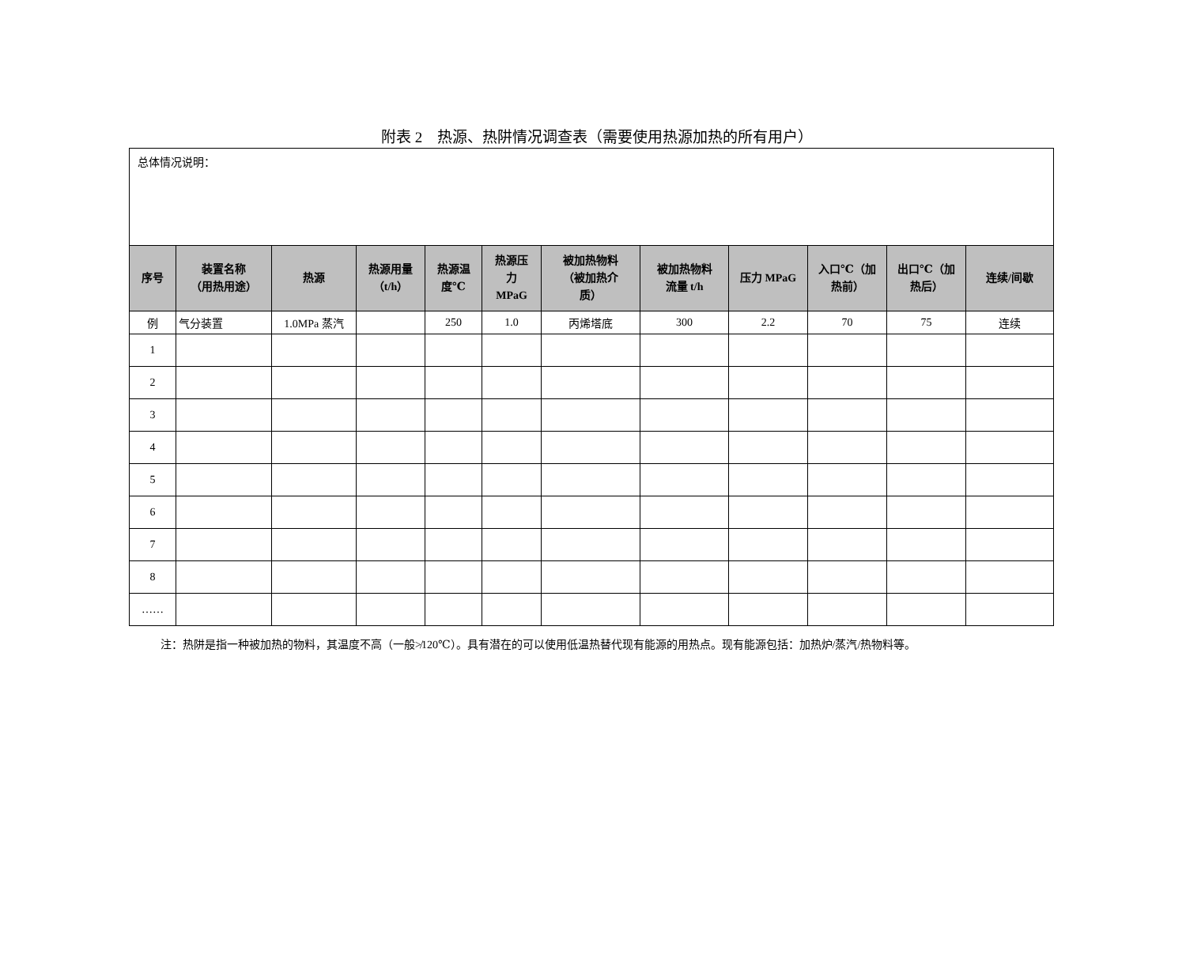附表 2　热源、热阱情况调查表（需要使用热源加热的所有用户）
| 总体情况说明： | | | | | | | | | | | |
| 序号 | 装置名称 （用热用途） | 热源 | 热源用量 （t/h） | 热源温 度℃ | 热源压 力 MPaG | 被加热物料 （被加热介 质） | 被加热物料 流量 t/h | 压力 MPaG | 入口℃（加 热前） | 出口℃（加 热后） | 连续/间歇 |
| 例 | 气分装置 | 1.0MPa 蒸汽 | | 250 | 1.0 | 丙烯塔底 | 300 | 2.2 | 70 | 75 | 连续 |
| 1 | | | | | | | | | | | |
| 2 | | | | | | | | | | | |
| 3 | | | | | | | | | | | |
| 4 | | | | | | | | | | | |
| 5 | | | | | | | | | | | |
| 6 | | | | | | | | | | | |
| 7 | | | | | | | | | | | |
| 8 | | | | | | | | | | | |
| …… | | | | | | | | | | | |
注：热阱是指一种被加热的物料，其温度不高（一般≯120℃）。具有潜在的可以使用低温热替代现有能源的用热点。现有能源包括：加热炉/蒸汽/热物料等。